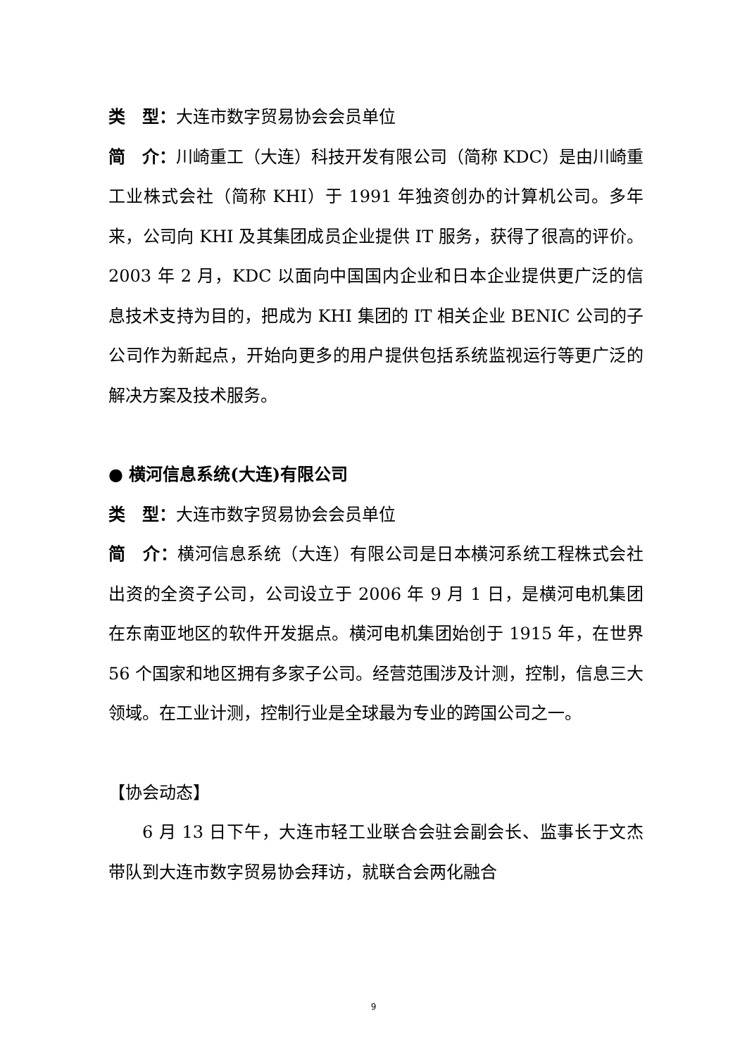类　型：大连市数字贸易协会会员单位
简　介：川崎重工（大连）科技开发有限公司（简称 KDC）是由川崎重工业株式会社（简称 KHI）于 1991 年独资创办的计算机公司。多年来，公司向 KHI 及其集团成员企业提供 IT 服务，获得了很高的评价。2003 年 2 月，KDC 以面向中国国内企业和日本企业提供更广泛的信息技术支持为目的，把成为 KHI 集团的 IT 相关企业 BENIC 公司的子公司作为新起点，开始向更多的用户提供包括系统监视运行等更广泛的解决方案及技术服务。
● 横河信息系统(大连)有限公司
类　型：大连市数字贸易协会会员单位
简　介：横河信息系统（大连）有限公司是日本横河系统工程株式会社出资的全资子公司，公司设立于 2006 年 9 月 1 日，是横河电机集团在东南亚地区的软件开发据点。横河电机集团始创于 1915 年，在世界 56 个国家和地区拥有多家子公司。经营范围涉及计测，控制，信息三大领域。在工业计测，控制行业是全球最为专业的跨国公司之一。
【协会动态】
6 月 13 日下午，大连市轻工业联合会驻会副会长、监事长于文杰带队到大连市数字贸易协会拜访，就联合会两化融合
9